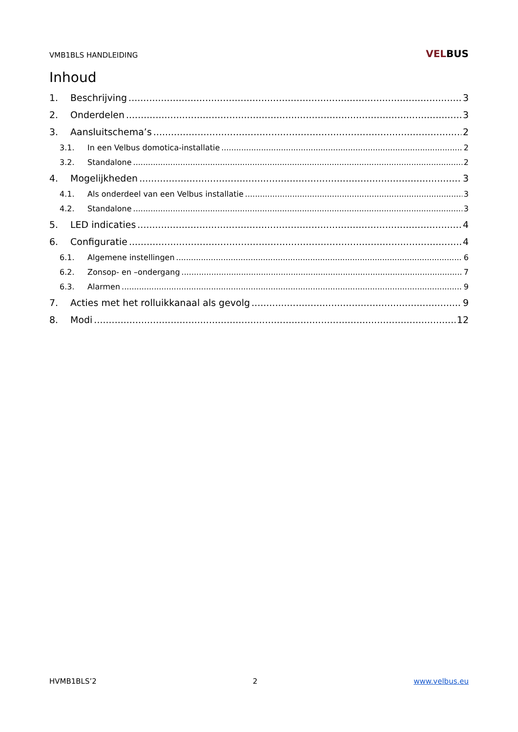VMB1BLS HANDLEIDING
VELBUS
Inhoud
1. Beschrijving 3
2. Onderdelen 3
3. Aansluitschema’s 2
3.1. In een Velbus domotica-installatie 2
3.2. Standalone 2
4. Mogelijkheden 3
4.1. Als onderdeel van een Velbus installatie 3
4.2. Standalone 3
5. LED indicaties 4
6. Configuratie 4
6.1. Algemene instellingen 6
6.2. Zonsop- en –ondergang 7
6.3. Alarmen 9
7. Acties met het rolluikkanaal als gevolg 9
8. Modi 12
HVMB1BLS’2 2 www.velbus.eu